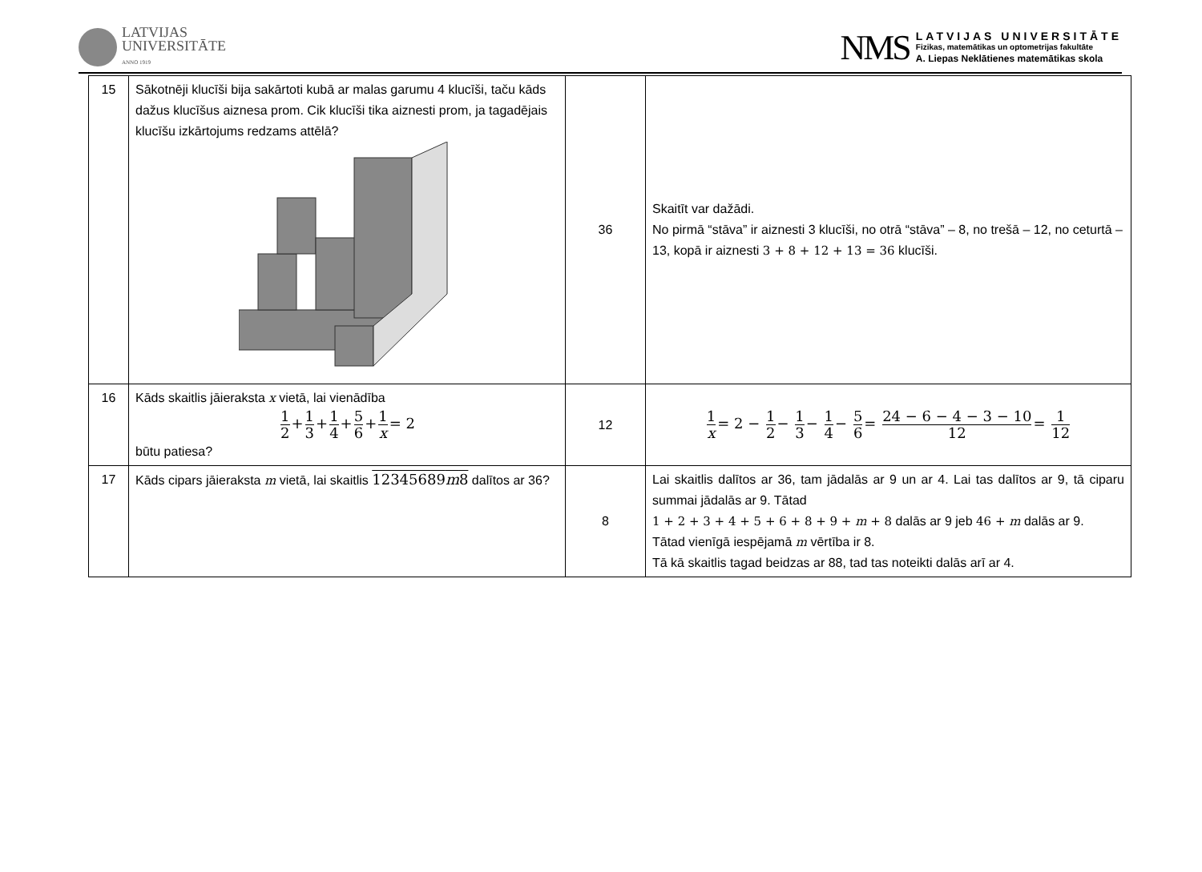LATVIJAS
UNIVERSITĀTE
ANNO 1919
NMS
LATVIJAS UNIVERSITĀTE
Fizikas, matemātikas un optometrijas fakultāte
A. Liepas Neklātienes matemātikas skola
| 15 | Sākotnēji klucīši bija sakārtoti kubā ar malas garumu 4 klucīši, taču kāds dažus klucīšus aiznesa prom. Cik klucīši tika aiznesti prom, ja tagadējais klucīšu izkārtojums redzams attēlā? | 36 | Skaitīt var dažādi. No pirmā “stāva” ir aiznesti 3 klucīši, no otrā “stāva” – 8, no trešā – 12, no ceturtā – 13, kopā ir aiznesti 3 + 8 + 12 + 13 = 36 klucīši. |
| 16 | Kāds skaitlis jāieraksta x vietā, lai vienādība 1 2 + 1 3 + 1 4 + 5 6 + 1 x = 2 būtu patiesa? | 12 | 1 x = 2 − 1 2 − 1 3 − 1 4 − 5 6 = 24 − 6 − 4 − 3 − 10 12 = 1 12 |
| 17 | Kāds cipars jāieraksta m vietā, lai skaitlis 12345689 m 8 dalītos ar 36? | 8 | Lai skaitlis dalītos ar 36, tam jādalās ar 9 un ar 4. Lai tas dalītos ar 9, tā ciparu summai jādalās ar 9. Tātad 1 + 2 + 3 + 4 + 5 + 6 + 8 + 9 + m + 8 dalās ar 9 jeb 46 + m dalās ar 9. Tātad vienīgā iespējamā m vērtība ir 8. Tā kā skaitlis tagad beidzas ar 88, tad tas noteikti dalās arī ar 4. |